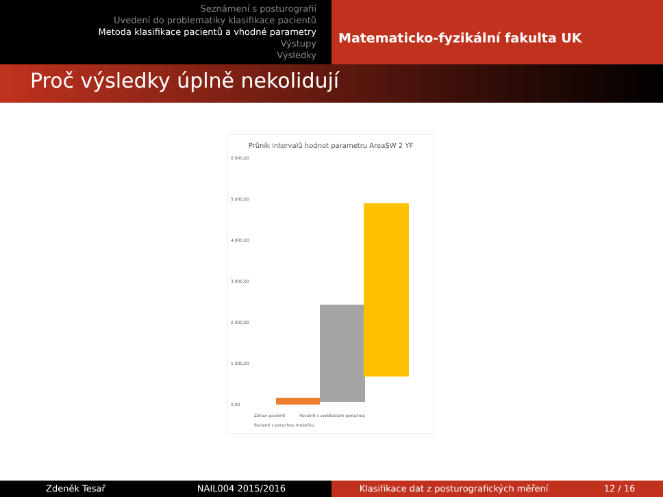Seznámení s posturografií
Uvedení do problematiky klasifikace pacientů
Metoda klasifikace pacientů a vhodné parametry
Výstupy
Výsledky
Matematicko-fyzikální fakulta UK
Proč výsledky úplně nekolidují
Průnik intervalů hodnot parametru AreaSW 2 YF
6 000,00
5 000,00
4 000,00
3 000,00
2 000,00
1 000,00
0,00
Zdraví pacienti Pacienti s vestibulární poruchou
Pacienti s poruchou mozečku
Zdeněk Tesař NAIL004 2015/2016 Klasifikace dat z posturografických měření 12 / 16